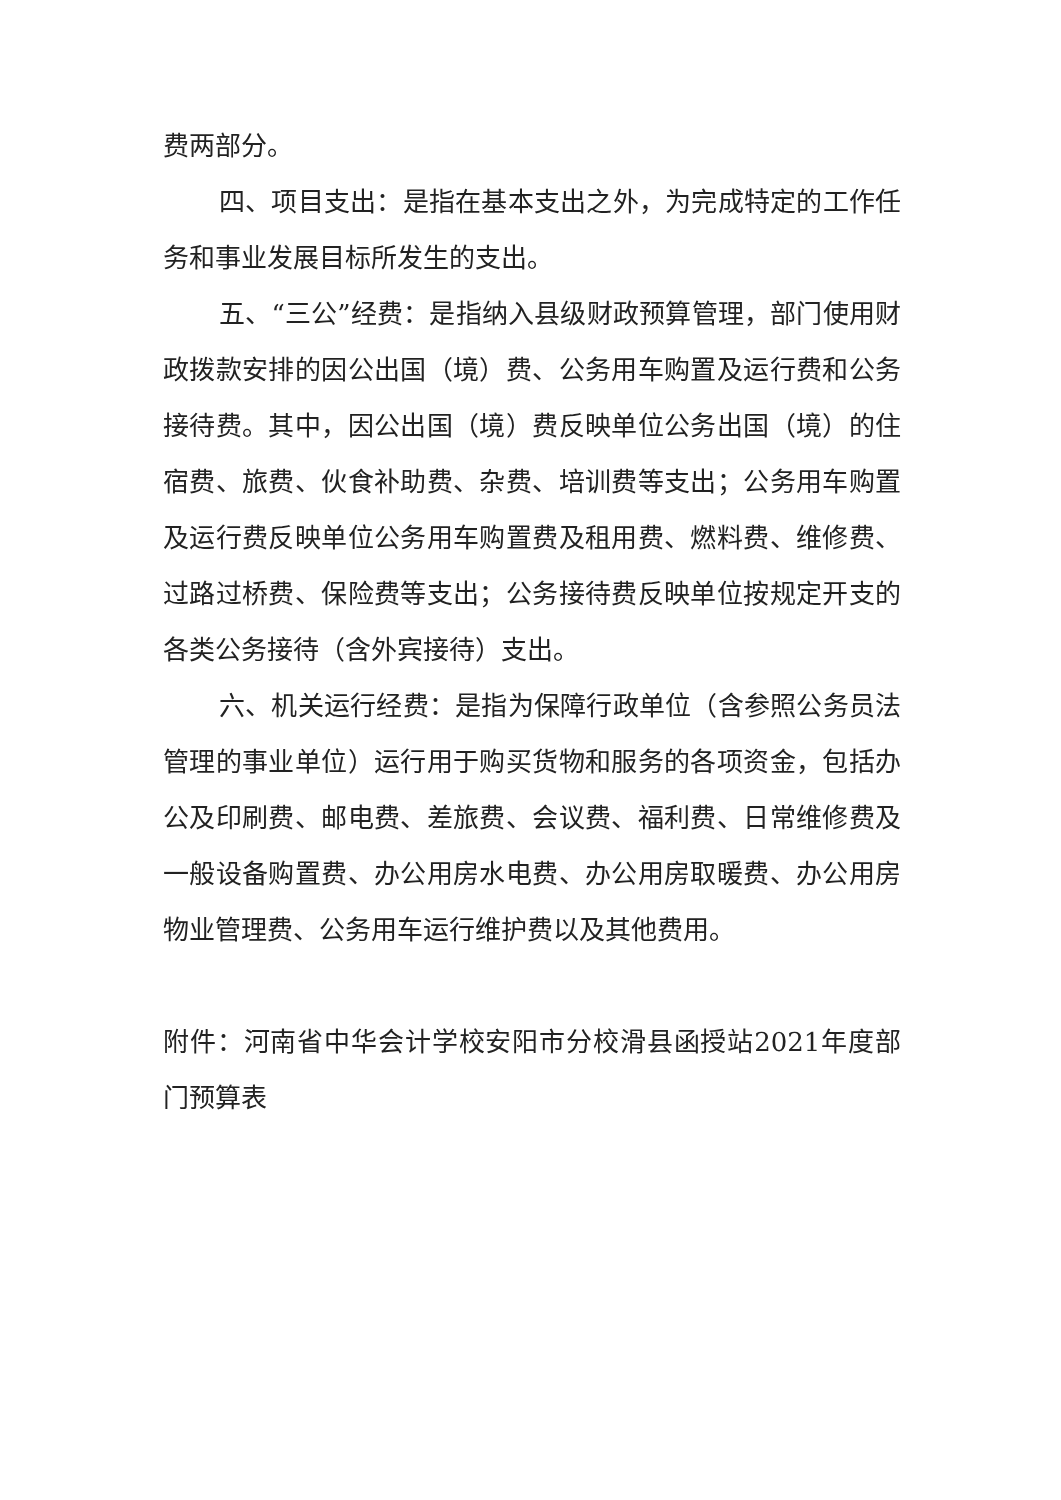费两部分。
四、项目支出：是指在基本支出之外，为完成特定的工作任务和事业发展目标所发生的支出。
五、“三公”经费：是指纳入县级财政预算管理，部门使用财政拨款安排的因公出国（境）费、公务用车购置及运行费和公务接待费。其中，因公出国（境）费反映单位公务出国（境）的住宿费、旅费、伙食补助费、杂费、培训费等支出；公务用车购置及运行费反映单位公务用车购置费及租用费、燃料费、维修费、过路过桥费、保险费等支出；公务接待费反映单位按规定开支的各类公务接待（含外宾接待）支出。
六、机关运行经费：是指为保障行政单位（含参照公务员法管理的事业单位）运行用于购买货物和服务的各项资金，包括办公及印刷费、邮电费、差旅费、会议费、福利费、日常维修费及一般设备购置费、办公用房水电费、办公用房取暖费、办公用房物业管理费、公务用车运行维护费以及其他费用。
附件：河南省中华会计学校安阳市分校滑县函授站2021年度部门预算表